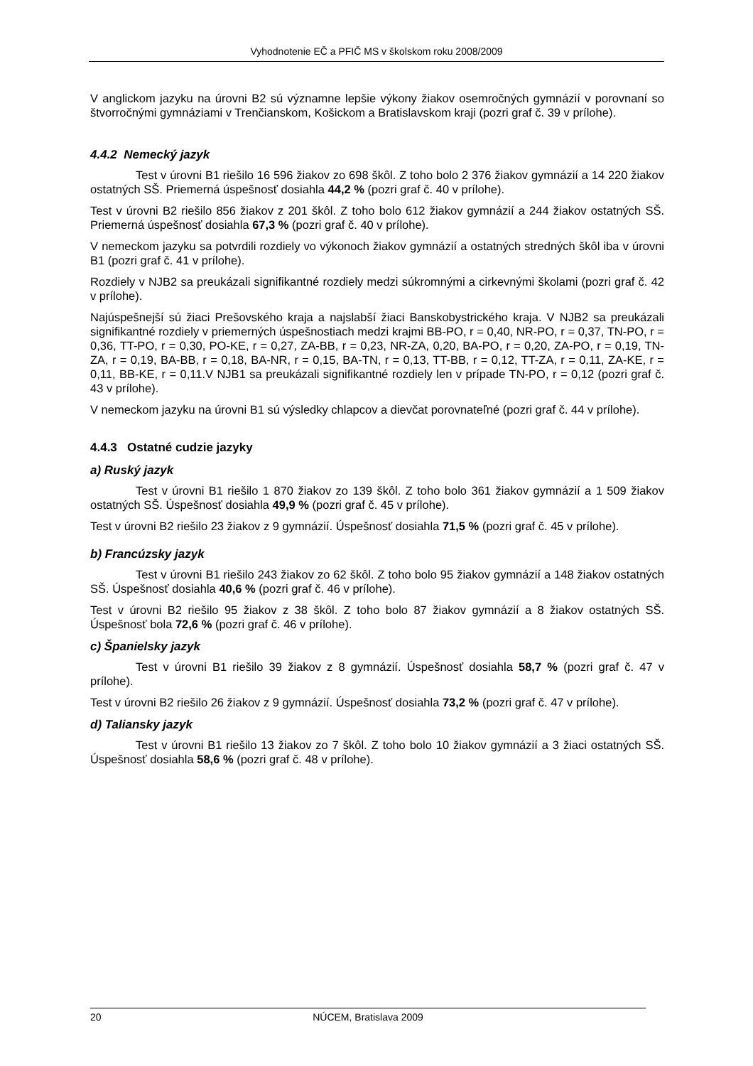Vyhodnotenie EČ a PFIČ MS v školskom roku 2008/2009
V anglickom jazyku na úrovni B2 sú významne lepšie výkony žiakov osemročných gymnázií v porovnaní so štvorročnými gymnáziami v Trenčianskom, Košickom a Bratislavskom kraji (pozri graf č. 39 v prílohe).
4.4.2 Nemecký jazyk
Test v úrovni B1 riešilo 16 596 žiakov zo 698 škôl. Z toho bolo 2 376 žiakov gymnázií a 14 220 žiakov ostatných SŠ. Priemerná úspešnosť dosiahla 44,2 % (pozri graf č. 40 v prílohe).
Test v úrovni B2 riešilo 856 žiakov z 201 škôl. Z toho bolo 612 žiakov gymnázií a 244 žiakov ostatných SŠ. Priemerná úspešnosť dosiahla 67,3 % (pozri graf č. 40 v prílohe).
V nemeckom jazyku sa potvrdili rozdiely vo výkonoch žiakov gymnázií a ostatných stredných škôl iba v úrovni B1 (pozri graf č. 41 v prílohe).
Rozdiely v NJB2 sa preukázali signifikantné rozdiely medzi súkromnými a cirkevnými školami (pozri graf č. 42 v prílohe).
Najúspešnejší sú žiaci Prešovského kraja a najslabší žiaci Banskobystrického kraja. V NJB2 sa preukázali signifikantné rozdiely v priemerných úspešnostiach medzi krajmi BB-PO, r = 0,40, NR-PO, r = 0,37, TN-PO, r = 0,36, TT-PO, r = 0,30, PO-KE, r = 0,27, ZA-BB, r = 0,23, NR-ZA, 0,20, BA-PO, r = 0,20, ZA-PO, r = 0,19, TN-ZA, r = 0,19, BA-BB, r = 0,18, BA-NR, r = 0,15, BA-TN, r = 0,13, TT-BB, r = 0,12, TT-ZA, r = 0,11, ZA-KE, r = 0,11, BB-KE, r = 0,11.V NJB1 sa preukázali signifikantné rozdiely len v prípade TN-PO, r = 0,12 (pozri graf č. 43 v prílohe).
V nemeckom jazyku na úrovni B1 sú výsledky chlapcov a dievčat porovnateľné (pozri graf č. 44 v prílohe).
4.4.3 Ostatné cudzie jazyky
a) Ruský jazyk
Test v úrovni B1 riešilo 1 870 žiakov zo 139 škôl. Z toho bolo 361 žiakov gymnázií a 1 509 žiakov ostatných SŠ. Úspešnosť dosiahla 49,9 % (pozri graf č. 45 v prílohe).
Test v úrovni B2 riešilo 23 žiakov z 9 gymnázií. Úspešnosť dosiahla 71,5 % (pozri graf č. 45 v prílohe).
b) Francúzsky jazyk
Test v úrovni B1 riešilo 243 žiakov zo 62 škôl. Z toho bolo 95 žiakov gymnázií a 148 žiakov ostatných SŠ. Úspešnosť dosiahla 40,6 % (pozri graf č. 46 v prílohe).
Test v úrovni B2 riešilo 95 žiakov z 38 škôl. Z toho bolo 87 žiakov gymnázií a 8 žiakov ostatných SŠ. Úspešnosť bola 72,6 % (pozri graf č. 46 v prílohe).
c) Španielsky jazyk
Test v úrovni B1 riešilo 39 žiakov z 8 gymnázií. Úspešnosť dosiahla 58,7 % (pozri graf č. 47 v prílohe).
Test v úrovni B2 riešilo 26 žiakov z 9 gymnázií. Úspešnosť dosiahla 73,2 % (pozri graf č. 47 v prílohe).
d) Taliansky jazyk
Test v úrovni B1 riešilo 13 žiakov zo 7 škôl. Z toho bolo 10 žiakov gymnázií a 3 žiaci ostatných SŠ. Úspešnosť dosiahla 58,6 % (pozri graf č. 48 v prílohe).
20
NÚCEM, Bratislava 2009